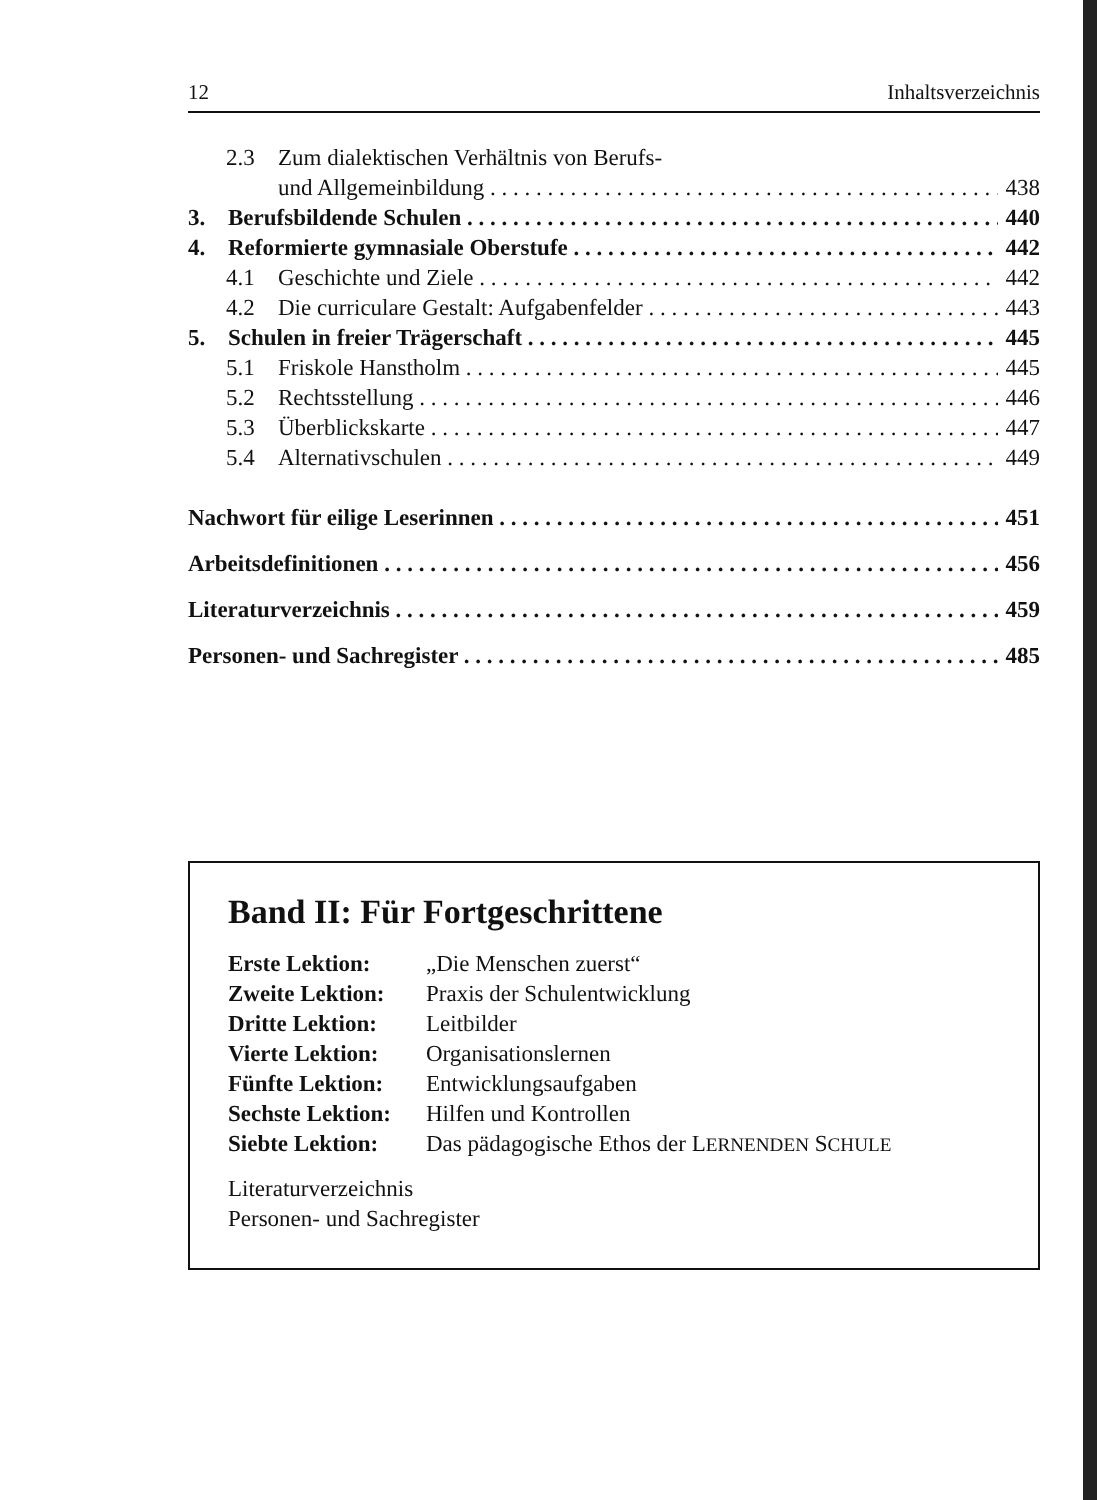12 Inhaltsverzeichnis
2.3 Zum dialektischen Verhältnis von Berufs-
und Allgemeinbildung 438
3. Berufsbildende Schulen 440
4. Reformierte gymnasiale Oberstufe 442
4.1 Geschichte und Ziele 442
4.2 Die curriculare Gestalt: Aufgabenfelder 443
5. Schulen in freier Trägerschaft 445
5.1 Friskole Hanstholm 445
5.2 Rechtsstellung 446
5.3 Überblickskarte 447
5.4 Alternativschulen 449
Nachwort für eilige Leserinnen 451
Arbeitsdefinitionen 456
Literaturverzeichnis 459
Personen- und Sachregister 485
Band II: Für Fortgeschrittene
Erste Lektion: „Die Menschen zuerst“
Zweite Lektion: Praxis der Schulentwicklung
Dritte Lektion: Leitbilder
Vierte Lektion: Organisationslernen
Fünfte Lektion: Entwicklungsaufgaben
Sechste Lektion: Hilfen und Kontrollen
Siebte Lektion: Das pädagogische Ethos der LERNENDEN SCHULE
Literaturverzeichnis
Personen- und Sachregister